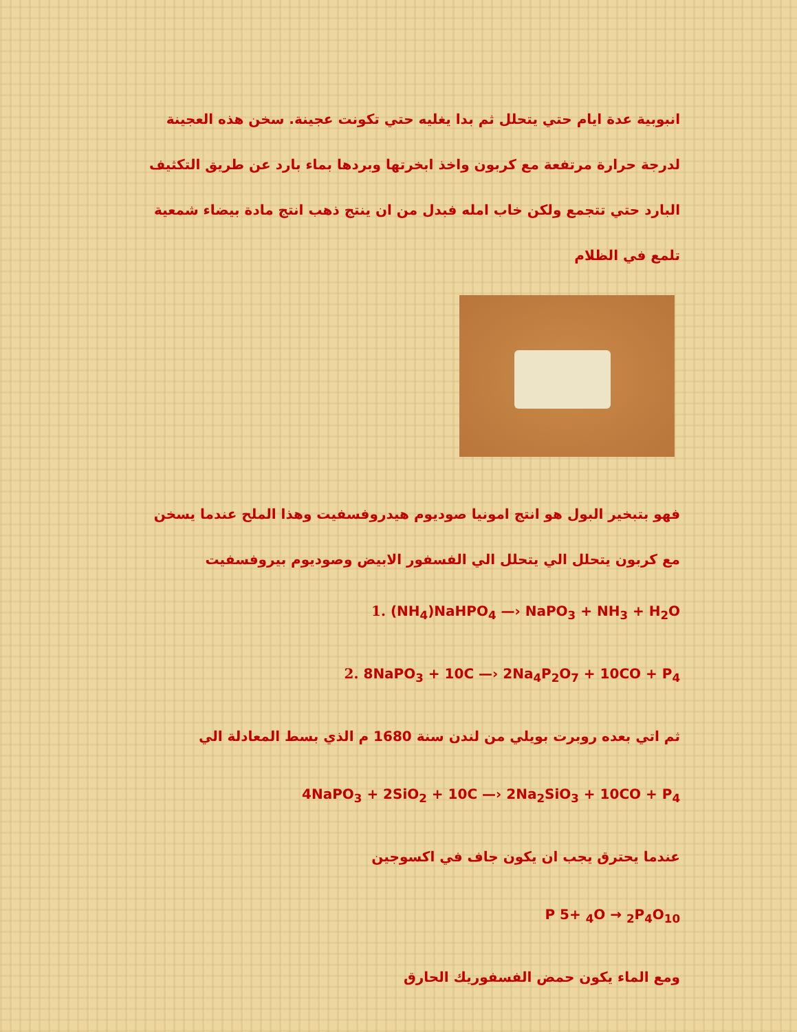انبوبية عدة ايام حتي يتحلل ثم بدا يغليه حتي تكونت عجينة. سخن هذه العجينة لدرجة حرارة مرتفعة مع كربون واخذ ابخرتها وبردها بماء بارد عن طريق التكثيف البارد حتي تتجمع ولكن خاب امله فبدل من ان ينتج ذهب انتج مادة بيضاء شمعية تلمع في الظلام
فهو بتبخير البول هو انتج امونيا صوديوم هيدروفسفيت وهذا الملح عندما يسخن مع كربون يتحلل الي يتحلل الي الفسفور الابيض وصوديوم بيروفسفيت
1. (NH<sub>4</sub>)NaHPO<sub>4</sub> —› NaPO<sub>3</sub> + NH<sub>3</sub> + H<sub>2</sub>O
2. 8NaPO<sub>3</sub> + 10C —› 2Na<sub>4</sub>P<sub>2</sub>O<sub>7</sub> + 10CO + P<sub>4</sub>
ثم اتي بعده روبرت بويلي من لندن سنة 1680 م الذي بسط المعادلة الي
4NaPO<sub>3</sub> + 2SiO<sub>2</sub> + 10C —› 2Na<sub>2</sub>SiO<sub>3</sub> + 10CO + P<sub>4</sub>
عندما يحترق يجب ان يكون جاف في اكسوجين
P 5+ <sub>4</sub>O → <sub>2</sub>P<sub>4</sub>O<sub>10</sub>
ومع الماء يكون حمض الفسفوريك الحارق